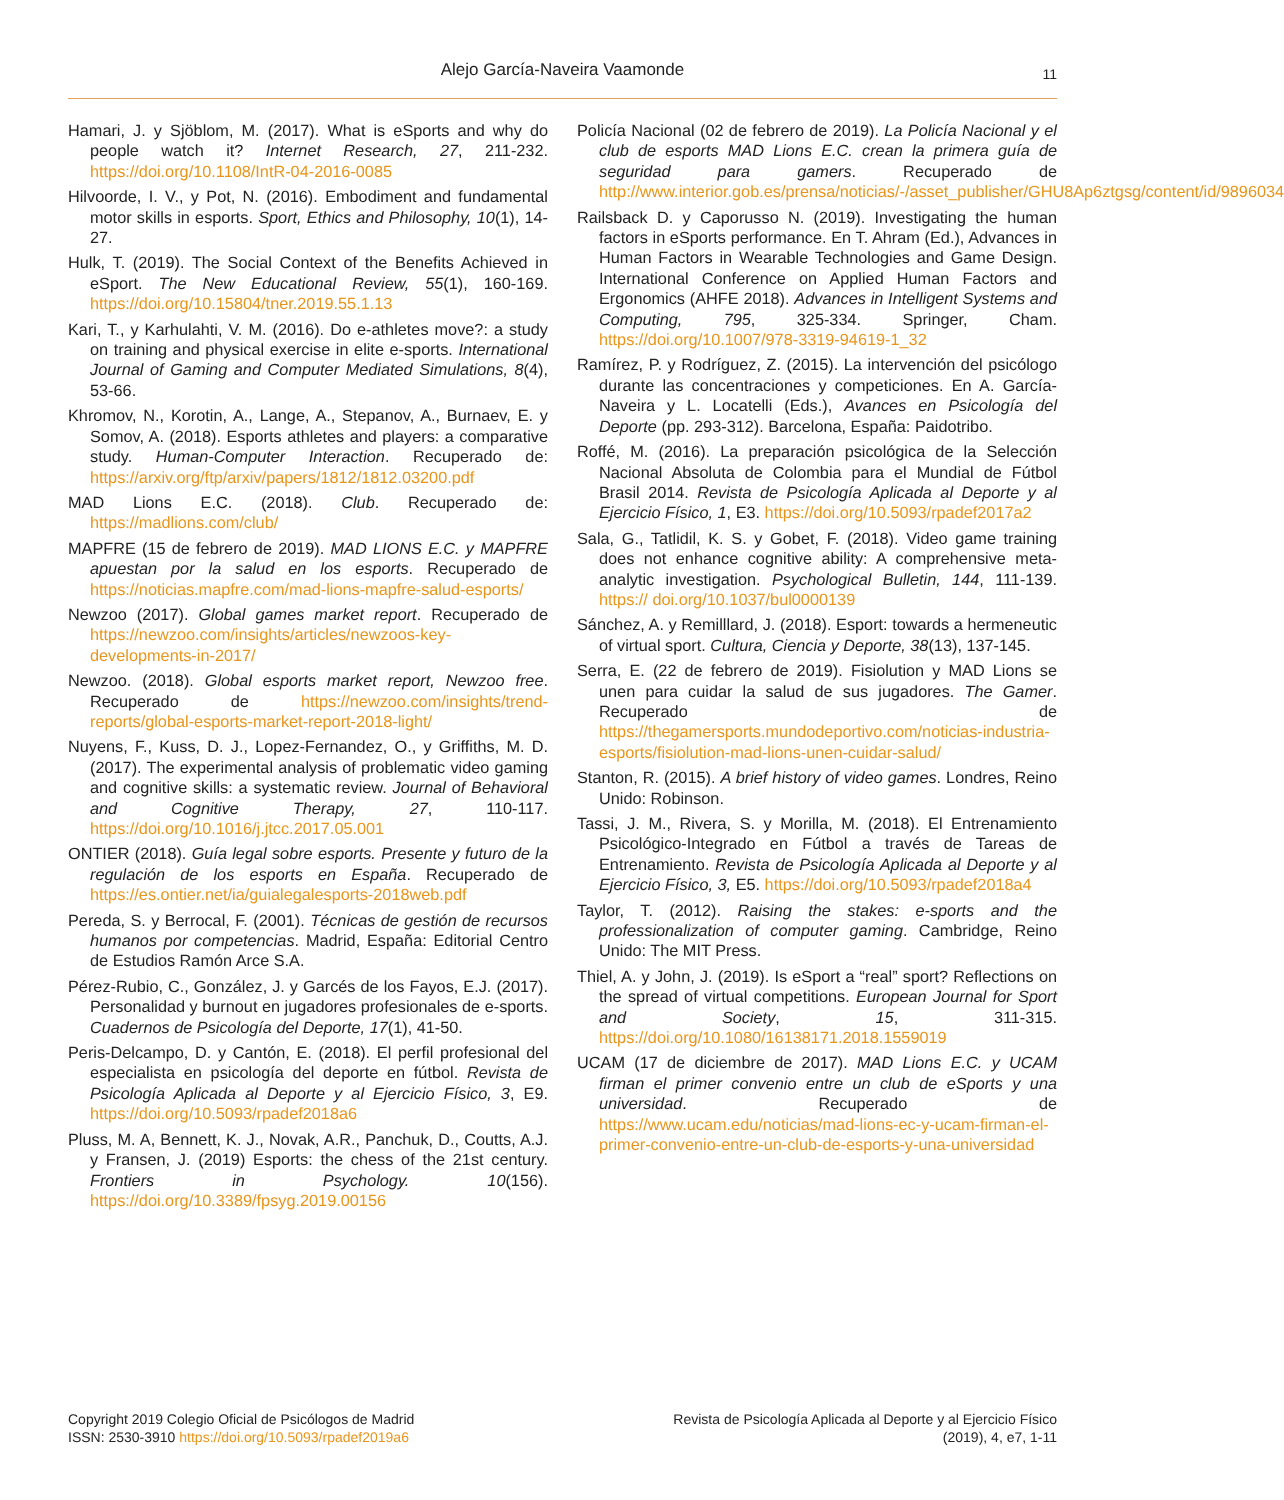Alejo García-Naveira Vaamonde
11
Hamari, J. y Sjöblom, M. (2017). What is eSports and why do people watch it? Internet Research, 27, 211-232. https://doi.org/10.1108/IntR-04-2016-0085
Hilvoorde, I. V., y Pot, N. (2016). Embodiment and fundamental motor skills in esports. Sport, Ethics and Philosophy, 10(1), 14-27.
Hulk, T. (2019). The Social Context of the Benefits Achieved in eSport. The New Educational Review, 55(1), 160-169. https://doi.org/10.15804/tner.2019.55.1.13
Kari, T., y Karhulahti, V. M. (2016). Do e-athletes move?: a study on training and physical exercise in elite e-sports. International Journal of Gaming and Computer Mediated Simulations, 8(4), 53-66.
Khromov, N., Korotin, A., Lange, A., Stepanov, A., Burnaev, E. y Somov, A. (2018). Esports athletes and players: a comparative study. Human-Computer Interaction. Recuperado de: https://arxiv.org/ftp/arxiv/papers/1812/1812.03200.pdf
MAD Lions E.C. (2018). Club. Recuperado de: https://madlions.com/club/
MAPFRE (15 de febrero de 2019). MAD LIONS E.C. y MAPFRE apuestan por la salud en los esports. Recuperado de https://noticias.mapfre.com/mad-lions-mapfre-salud-esports/
Newzoo (2017). Global games market report. Recuperado de https://newzoo.com/insights/articles/newzoos-key-developments-in-2017/
Newzoo. (2018). Global esports market report, Newzoo free. Recuperado de https://newzoo.com/insights/trend-reports/global-esports-market-report-2018-light/
Nuyens, F., Kuss, D. J., Lopez-Fernandez, O., y Griffiths, M. D. (2017). The experimental analysis of problematic video gaming and cognitive skills: a systematic review. Journal of Behavioral and Cognitive Therapy, 27, 110-117. https://doi.org/10.1016/j.jtcc.2017.05.001
ONTIER (2018). Guía legal sobre esports. Presente y futuro de la regulación de los esports en España. Recuperado de https://es.ontier.net/ia/guialegalesports-2018web.pdf
Pereda, S. y Berrocal, F. (2001). Técnicas de gestión de recursos humanos por competencias. Madrid, España: Editorial Centro de Estudios Ramón Arce S.A.
Pérez-Rubio, C., González, J. y Garcés de los Fayos, E.J. (2017). Personalidad y burnout en jugadores profesionales de e-sports. Cuadernos de Psicología del Deporte, 17(1), 41-50.
Peris-Delcampo, D. y Cantón, E. (2018). El perfil profesional del especialista en psicología del deporte en fútbol. Revista de Psicología Aplicada al Deporte y al Ejercicio Físico, 3, E9. https://doi.org/10.5093/rpadef2018a6
Pluss, M. A, Bennett, K. J., Novak, A.R., Panchuk, D., Coutts, A.J. y Fransen, J. (2019) Esports: the chess of the 21st century. Frontiers in Psychology. 10(156). https://doi.org/10.3389/fpsyg.2019.00156
Policía Nacional (02 de febrero de 2019). La Policía Nacional y el club de esports MAD Lions E.C. crean la primera guía de seguridad para gamers. Recuperado de http://www.interior.gob.es/prensa/noticias/-/asset_publisher/GHU8Ap6ztgsg/content/id/9896034
Railsback D. y Caporusso N. (2019). Investigating the human factors in eSports performance. En T. Ahram (Ed.), Advances in Human Factors in Wearable Technologies and Game Design. International Conference on Applied Human Factors and Ergonomics (AHFE 2018). Advances in Intelligent Systems and Computing, 795, 325-334. Springer, Cham. https://doi.org/10.1007/978-3319-94619-1_32
Ramírez, P. y Rodríguez, Z. (2015). La intervención del psicólogo durante las concentraciones y competiciones. En A. García-Naveira y L. Locatelli (Eds.), Avances en Psicología del Deporte (pp. 293-312). Barcelona, España: Paidotribo.
Roffé, M. (2016). La preparación psicológica de la Selección Nacional Absoluta de Colombia para el Mundial de Fútbol Brasil 2014. Revista de Psicología Aplicada al Deporte y al Ejercicio Físico, 1, E3. https://doi.org/10.5093/rpadef2017a2
Sala, G., Tatlidil, K. S. y Gobet, F. (2018). Video game training does not enhance cognitive ability: A comprehensive meta-analytic investigation. Psychological Bulletin, 144, 111-139. https:// doi.org/10.1037/bul0000139
Sánchez, A. y Remilllard, J. (2018). Esport: towards a hermeneutic of virtual sport. Cultura, Ciencia y Deporte, 38(13), 137-145.
Serra, E. (22 de febrero de 2019). Fisiolution y MAD Lions se unen para cuidar la salud de sus jugadores. The Gamer. Recuperado de https://thegamersports.mundodeportivo.com/noticias-industria-esports/fisiolution-mad-lions-unen-cuidar-salud/
Stanton, R. (2015). A brief history of video games. Londres, Reino Unido: Robinson.
Tassi, J. M., Rivera, S. y Morilla, M. (2018). El Entrenamiento Psicológico-Integrado en Fútbol a través de Tareas de Entrenamiento. Revista de Psicología Aplicada al Deporte y al Ejercicio Físico, 3, E5. https://doi.org/10.5093/rpadef2018a4
Taylor, T. (2012). Raising the stakes: e-sports and the professionalization of computer gaming. Cambridge, Reino Unido: The MIT Press.
Thiel, A. y John, J. (2019). Is eSport a “real” sport? Reflections on the spread of virtual competitions. European Journal for Sport and Society, 15, 311-315. https://doi.org/10.1080/16138171.2018.1559019
UCAM (17 de diciembre de 2017). MAD Lions E.C. y UCAM firman el primer convenio entre un club de eSports y una universidad. Recuperado de https://www.ucam.edu/noticias/mad-lions-ec-y-ucam-firman-el-primer-convenio-entre-un-club-de-esports-y-una-universidad
Copyright 2019 Colegio Oficial de Psicólogos de Madrid
ISSN: 2530-3910 https://doi.org/10.5093/rpadef2019a6
Revista de Psicología Aplicada al Deporte y al Ejercicio Físico
(2019), 4, e7, 1-11